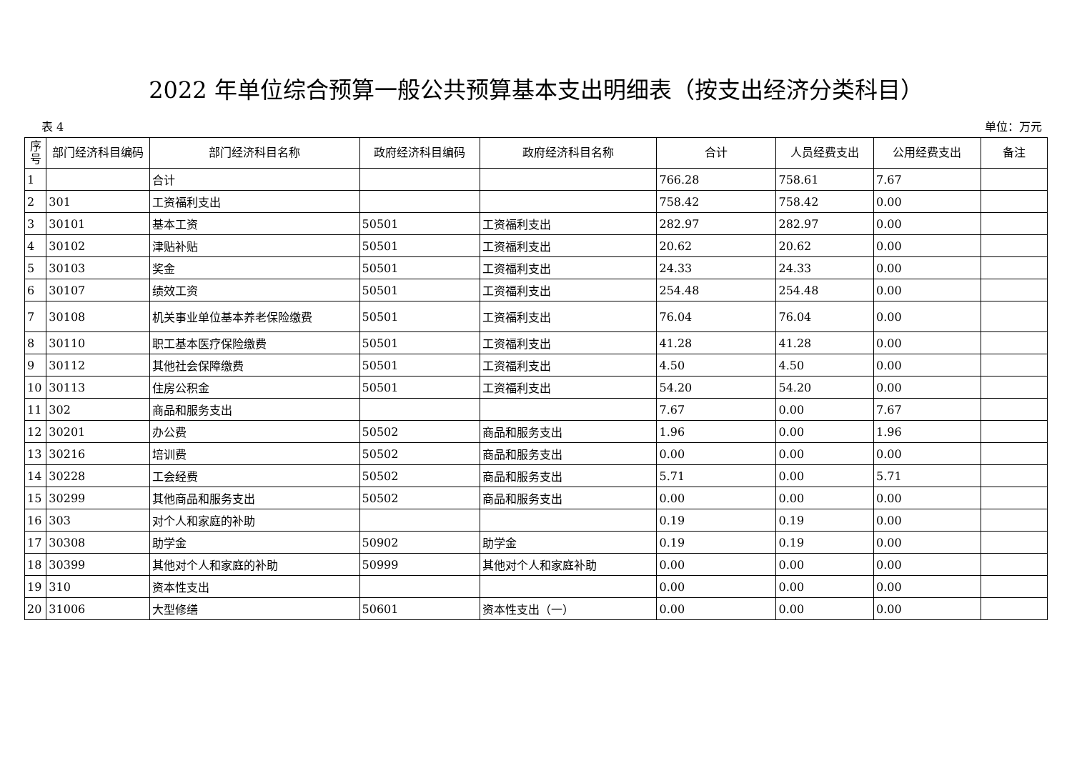2022 年单位综合预算一般公共预算基本支出明细表（按支出经济分类科目）
表 4 单位：万元
| 序号 | 部门经济科目编码 | 部门经济科目名称 | 政府经济科目编码 | 政府经济科目名称 | 合计 | 人员经费支出 | 公用经费支出 | 备注 |
| --- | --- | --- | --- | --- | --- | --- | --- | --- |
| 1 | | 合计 | | | 766.28 | 758.61 | 7.67 | |
| 2 | 301 | 工资福利支出 | | | 758.42 | 758.42 | 0.00 | |
| 3 | 30101 | 基本工资 | 50501 | 工资福利支出 | 282.97 | 282.97 | 0.00 | |
| 4 | 30102 | 津贴补贴 | 50501 | 工资福利支出 | 20.62 | 20.62 | 0.00 | |
| 5 | 30103 | 奖金 | 50501 | 工资福利支出 | 24.33 | 24.33 | 0.00 | |
| 6 | 30107 | 绩效工资 | 50501 | 工资福利支出 | 254.48 | 254.48 | 0.00 | |
| 7 | 30108 | 机关事业单位基本养老保险缴费 | 50501 | 工资福利支出 | 76.04 | 76.04 | 0.00 | |
| 8 | 30110 | 职工基本医疗保险缴费 | 50501 | 工资福利支出 | 41.28 | 41.28 | 0.00 | |
| 9 | 30112 | 其他社会保障缴费 | 50501 | 工资福利支出 | 4.50 | 4.50 | 0.00 | |
| 10 | 30113 | 住房公积金 | 50501 | 工资福利支出 | 54.20 | 54.20 | 0.00 | |
| 11 | 302 | 商品和服务支出 | | | 7.67 | 0.00 | 7.67 | |
| 12 | 30201 | 办公费 | 50502 | 商品和服务支出 | 1.96 | 0.00 | 1.96 | |
| 13 | 30216 | 培训费 | 50502 | 商品和服务支出 | 0.00 | 0.00 | 0.00 | |
| 14 | 30228 | 工会经费 | 50502 | 商品和服务支出 | 5.71 | 0.00 | 5.71 | |
| 15 | 30299 | 其他商品和服务支出 | 50502 | 商品和服务支出 | 0.00 | 0.00 | 0.00 | |
| 16 | 303 | 对个人和家庭的补助 | | | 0.19 | 0.19 | 0.00 | |
| 17 | 30308 | 助学金 | 50902 | 助学金 | 0.19 | 0.19 | 0.00 | |
| 18 | 30399 | 其他对个人和家庭的补助 | 50999 | 其他对个人和家庭补助 | 0.00 | 0.00 | 0.00 | |
| 19 | 310 | 资本性支出 | | | 0.00 | 0.00 | 0.00 | |
| 20 | 31006 | 大型修缮 | 50601 | 资本性支出（一） | 0.00 | 0.00 | 0.00 | |